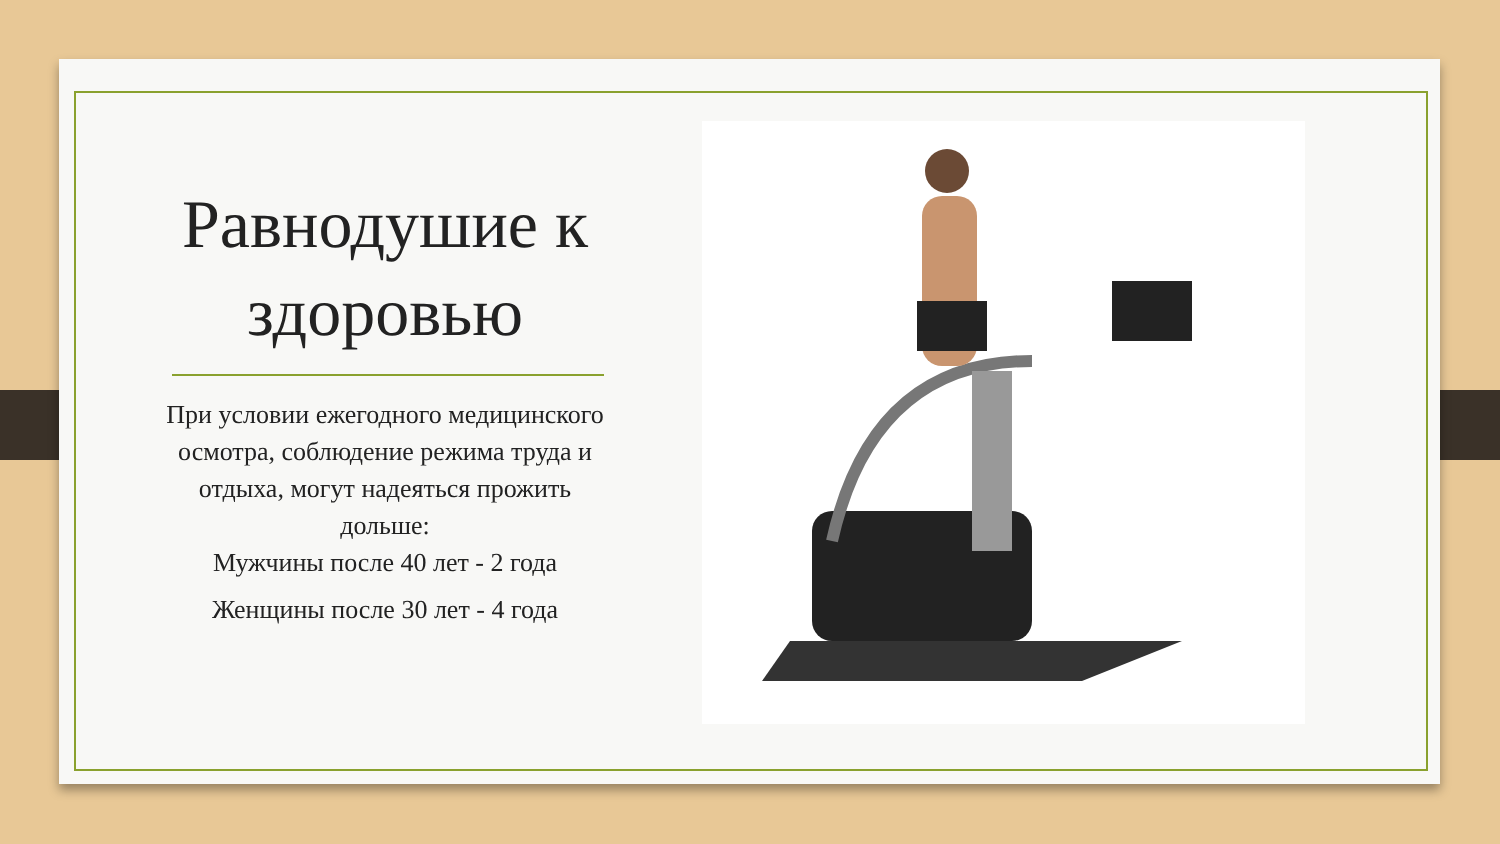Равнодушие к здоровью
При условии ежегодного медицинского осмотра, соблюдение режима труда и отдыха, могут надеяться прожить дольше:
Мужчины после 40 лет - 2 года
Женщины после 30 лет - 4 года